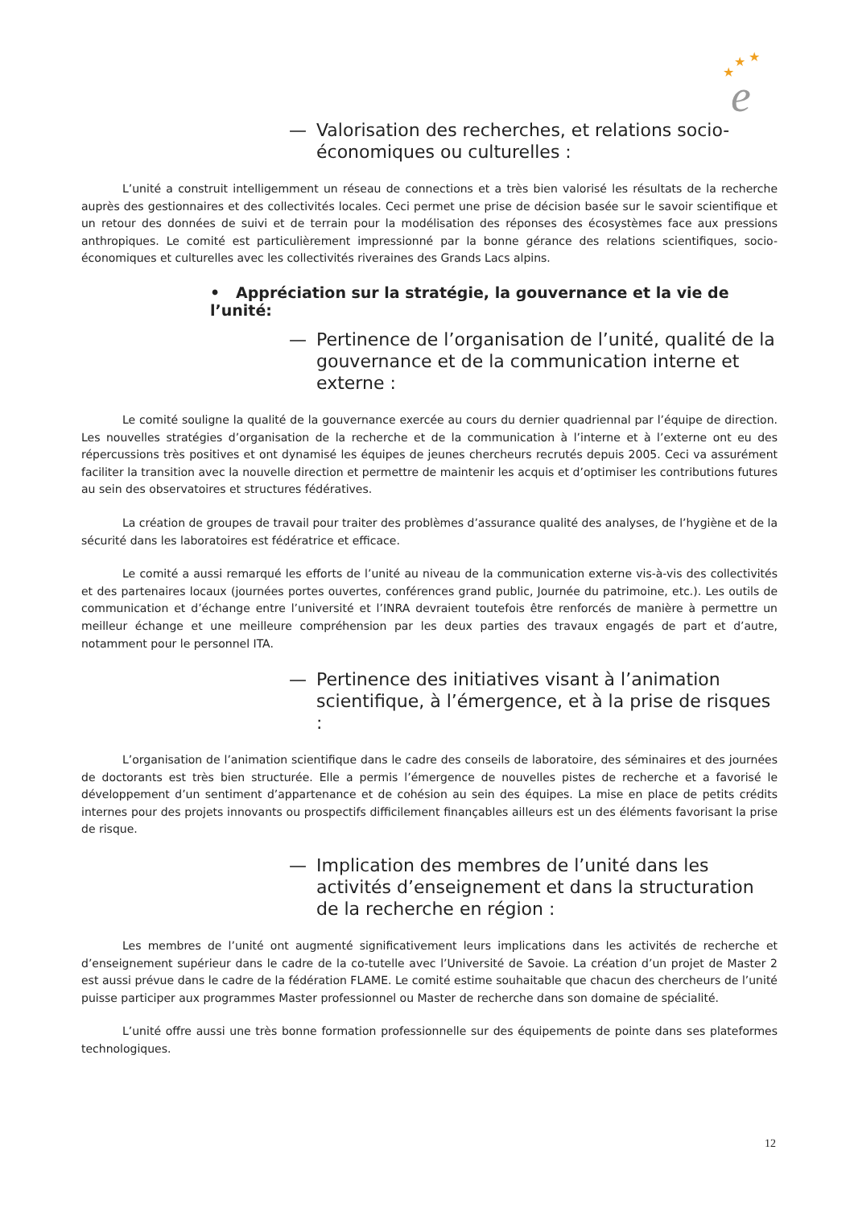★
★
★
e
— Valorisation des recherches, et relations socio-économiques ou culturelles :
L’unité a construit intelligemment un réseau de connections et a très bien valorisé les résultats de la recherche auprès des gestionnaires et des collectivités locales. Ceci permet une prise de décision basée sur le savoir scientifique et un retour des données de suivi et de terrain pour la modélisation des réponses des écosystèmes face aux pressions anthropiques. Le comité est particulièrement impressionné par la bonne gérance des relations scientifiques, socio-économiques et culturelles avec les collectivités riveraines des Grands Lacs alpins.
• Appréciation sur la stratégie, la gouvernance et la vie de l’unité:
— Pertinence de l’organisation de l’unité, qualité de la gouvernance et de la communication interne et externe :
Le comité souligne la qualité de la gouvernance exercée au cours du dernier quadriennal par l’équipe de direction. Les nouvelles stratégies d’organisation de la recherche et de la communication à l’interne et à l’externe ont eu des répercussions très positives et ont dynamisé les équipes de jeunes chercheurs recrutés depuis 2005. Ceci va assurément faciliter la transition avec la nouvelle direction et permettre de maintenir les acquis et d’optimiser les contributions futures au sein des observatoires et structures fédératives.
La création de groupes de travail pour traiter des problèmes d’assurance qualité des analyses, de l’hygiène et de la sécurité dans les laboratoires est fédératrice et efficace.
Le comité a aussi remarqué les efforts de l’unité au niveau de la communication externe vis-à-vis des collectivités et des partenaires locaux (journées portes ouvertes, conférences grand public, Journée du patrimoine, etc.). Les outils de communication et d’échange entre l’université et l’INRA devraient toutefois être renforcés de manière à permettre un meilleur échange et une meilleure compréhension par les deux parties des travaux engagés de part et d’autre, notamment pour le personnel ITA.
— Pertinence des initiatives visant à l’animation scientifique, à l’émergence, et à la prise de risques :
L’organisation de l’animation scientifique dans le cadre des conseils de laboratoire, des séminaires et des journées de doctorants est très bien structurée. Elle a permis l’émergence de nouvelles pistes de recherche et a favorisé le développement d’un sentiment d’appartenance et de cohésion au sein des équipes. La mise en place de petits crédits internes pour des projets innovants ou prospectifs difficilement finançables ailleurs est un des éléments favorisant la prise de risque.
— Implication des membres de l’unité dans les activités d’enseignement et dans la structuration de la recherche en région :
Les membres de l’unité ont augmenté significativement leurs implications dans les activités de recherche et d’enseignement supérieur dans le cadre de la co-tutelle avec l’Université de Savoie. La création d’un projet de Master 2 est aussi prévue dans le cadre de la fédération FLAME. Le comité estime souhaitable que chacun des chercheurs de l’unité puisse participer aux programmes Master professionnel ou Master de recherche dans son domaine de spécialité.
L’unité offre aussi une très bonne formation professionnelle sur des équipements de pointe dans ses plateformes technologiques.
12